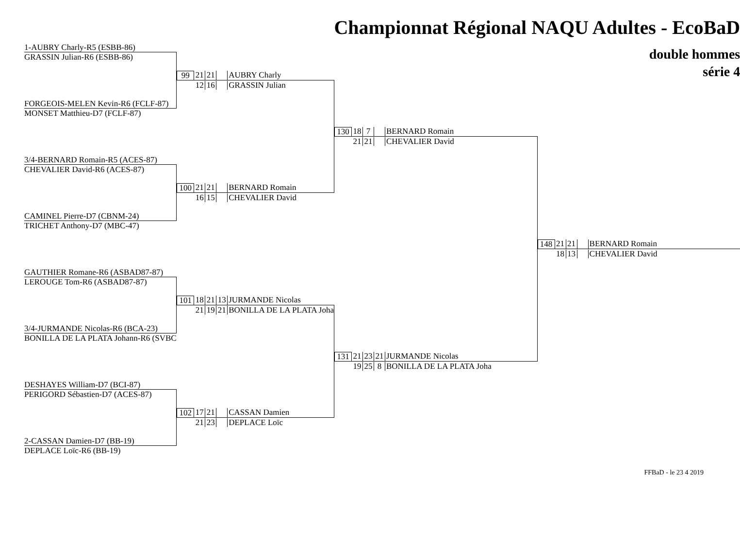| | | Championnat Régional NAQU Adultes - EcoBaD | |
| 1-AUBRY Charly-R5 (ESBB-86) | | double hommes série 4 | |
| GRASSIN Julian-R6 (ESBB-86) | | | |
| | 99 21 21 AUBRY Charly | | |
| | 12 16 GRASSIN Julian | | |
| FORGEOIS-MELEN Kevin-R6 (FCLF-87) | | | |
| MONSET Matthieu-D7 (FCLF-87) | | | |
| | | 130 18 7 BERNARD Romain | |
| | | 21 21 CHEVALIER David | |
| 3/4-BERNARD Romain-R5 (ACES-87) | | | |
| CHEVALIER David-R6 (ACES-87) | | | |
| | 100 21 21 BERNARD Romain | | |
| | 16 15 CHEVALIER David | | |
| CAMINEL Pierre-D7 (CBNM-24) | | | |
| TRICHET Anthony-D7 (MBC-47) | | | |
| | | | 148 21 21 BERNARD Romain |
| | | | 18 13 CHEVALIER David |
| GAUTHIER Romane-R6 (ASBAD87-87) | | | |
| LEROUGE Tom-R6 (ASBAD87-87) | | | |
| | 101 18 21 13 JURMANDE Nicolas | | |
| | 21 19 21 BONILLA DE LA PLATA Joha | | |
| 3/4-JURMANDE Nicolas-R6 (BCA-23) | | | |
| BONILLA DE LA PLATA Johann-R6 (SVBC | | | |
| | | 131 21 23 21 JURMANDE Nicolas | |
| | | 19 25 8 BONILLA DE LA PLATA Joha | |
| DESHAYES William-D7 (BCI-87) | | | |
| PERIGORD Sébastien-D7 (ACES-87) | | | |
| | 102 17 21 CASSAN Damien | | |
| | 21 23 DEPLACE Loïc | | |
| 2-CASSAN Damien-D7 (BB-19) | | | |
| DEPLACE Loïc-R6 (BB-19) | | | |
FFBaD - le 23 4 2019